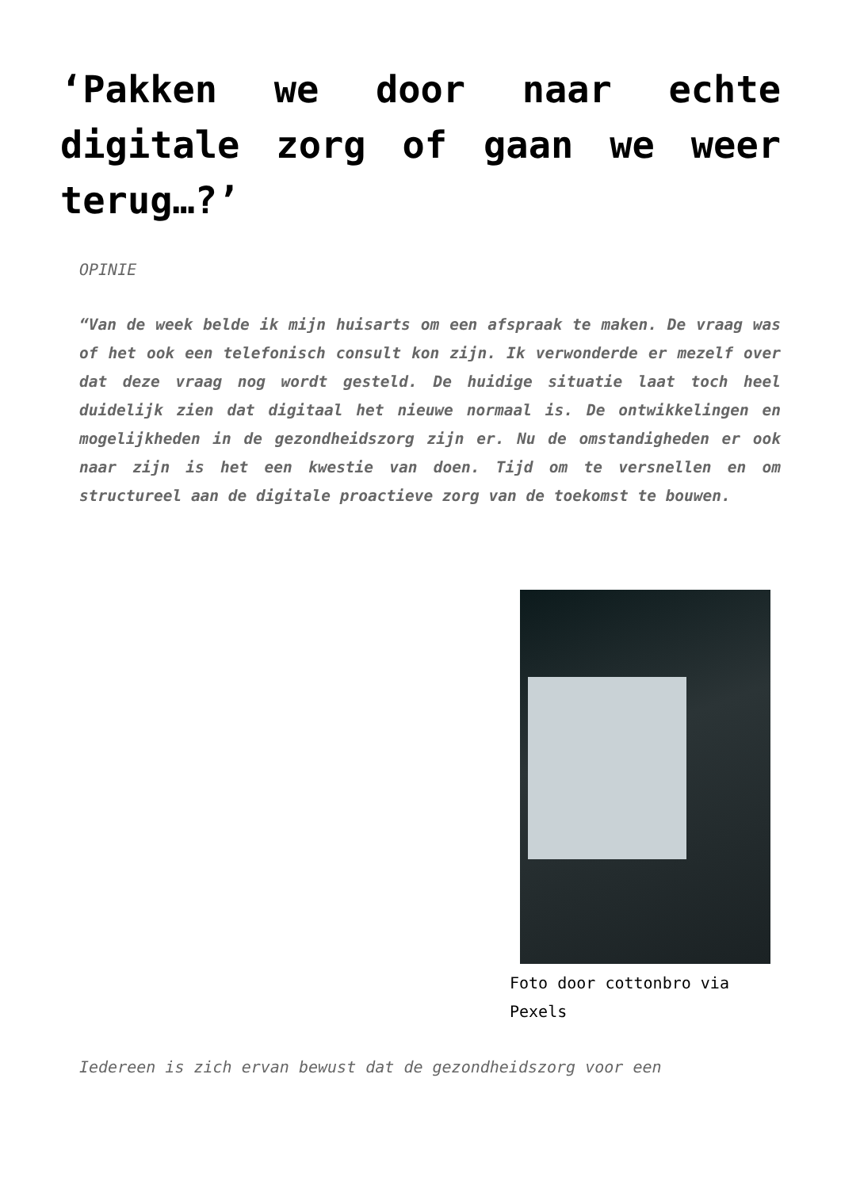‘Pakken we door naar echte digitale zorg of gaan we weer terug…?’
OPINIE
“Van de week belde ik mijn huisarts om een afspraak te maken. De vraag was of het ook een telefonisch consult kon zijn. Ik verwonderde er mezelf over dat deze vraag nog wordt gesteld. De huidige situatie laat toch heel duidelijk zien dat digitaal het nieuwe normaal is. De ontwikkelingen en mogelijkheden in de gezondheidszorg zijn er. Nu de omstandigheden er ook naar zijn is het een kwestie van doen. Tijd om te versnellen en om structureel aan de digitale proactieve zorg van de toekomst te bouwen.
Foto door cottonbro via Pexels
Iedereen is zich ervan bewust dat de gezondheidszorg voor een